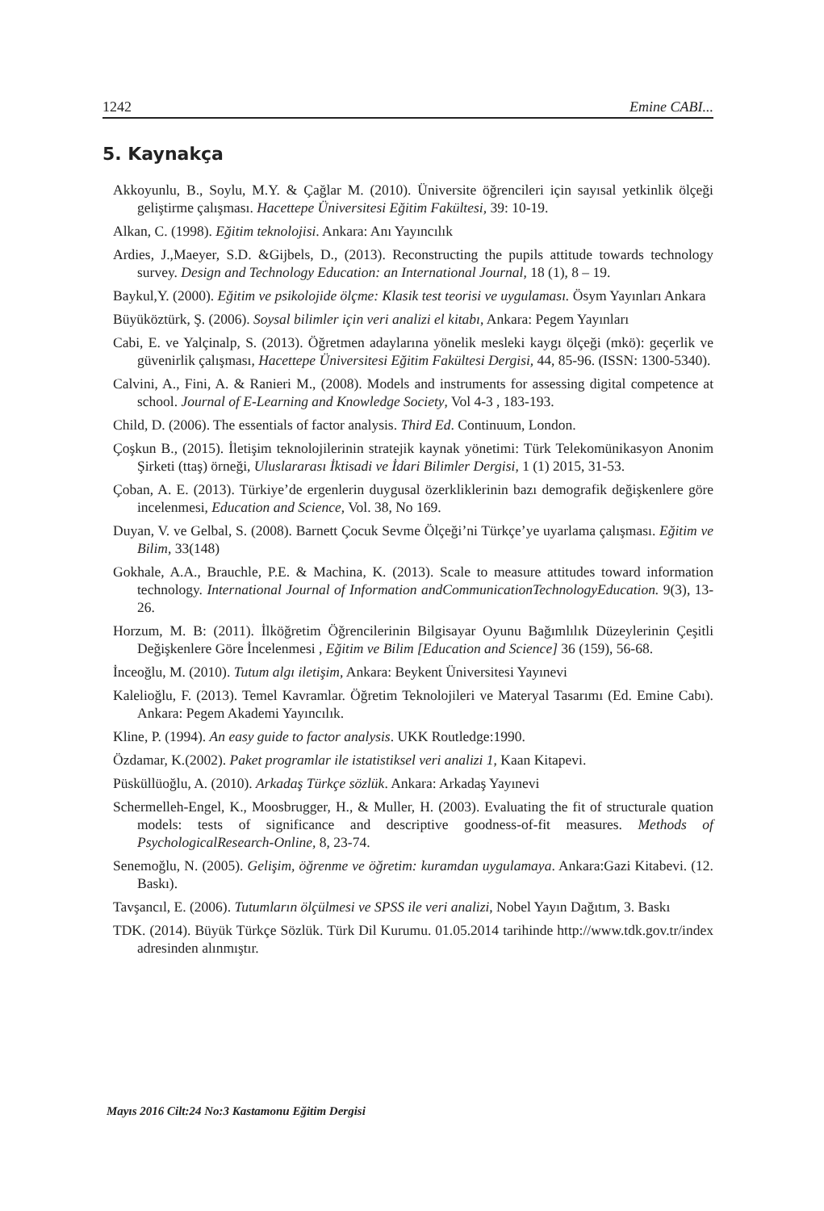1242 Emine CABI...
5. Kaynakça
Akkoyunlu, B., Soylu, M.Y. & Çağlar M. (2010). Üniversite öğrencileri için sayısal yetkinlik ölçeği geliştirme çalışması. Hacettepe Üniversitesi Eğitim Fakültesi, 39: 10-19.
Alkan, C. (1998). Eğitim teknolojisi. Ankara: Anı Yayıncılık
Ardies, J.,Maeyer, S.D. &Gijbels, D., (2013). Reconstructing the pupils attitude towards technology survey. Design and Technology Education: an International Journal, 18 (1), 8 – 19.
Baykul,Y. (2000). Eğitim ve psikolojide ölçme: Klasik test teorisi ve uygulaması. Ösym Yayınları Ankara
Büyüköztürk, Ş. (2006). Soysal bilimler için veri analizi el kitabı, Ankara: Pegem Yayınları
Cabi, E. ve Yalçinalp, S. (2013). Öğretmen adaylarına yönelik mesleki kaygı ölçeği (mkö): geçerlik ve güvenirlik çalışması, Hacettepe Üniversitesi Eğitim Fakültesi Dergisi, 44, 85-96. (ISSN: 1300-5340).
Calvini, A., Fini, A. & Ranieri M., (2008). Models and instruments for assessing digital competence at school. Journal of E-Learning and Knowledge Society, Vol 4-3 , 183-193.
Child, D. (2006). The essentials of factor analysis. Third Ed. Continuum, London.
Çoşkun B., (2015). İletişim teknolojilerinin stratejik kaynak yönetimi: Türk Telekomünikasyon Anonim Şirketi (ttaş) örneği, Uluslararası İktisadi ve İdari Bilimler Dergisi, 1 (1) 2015, 31-53.
Çoban, A. E. (2013). Türkiye’de ergenlerin duygusal özerkliklerinin bazı demografik değişkenlere göre incelenmesi, Education and Science, Vol. 38, No 169.
Duyan, V. ve Gelbal, S. (2008). Barnett Çocuk Sevme Ölçeği’ni Türkçe’ye uyarlama çalışması. Eğitim ve Bilim, 33(148)
Gokhale, A.A., Brauchle, P.E. & Machina, K. (2013). Scale to measure attitudes toward information technology. International Journal of Information andCommunicationTechnologyEducation. 9(3), 13-26.
Horzum, M. B: (2011). İlköğretim Öğrencilerinin Bilgisayar Oyunu Bağımlılık Düzeylerinin Çeşitli Değişkenlere Göre İncelenmesi , Eğitim ve Bilim [Education and Science] 36 (159), 56-68.
İnceoğlu, M. (2010). Tutum algı iletişim, Ankara: Beykent Üniversitesi Yayınevi
Kalelioğlu, F. (2013). Temel Kavramlar. Öğretim Teknolojileri ve Materyal Tasarımı (Ed. Emine Cabı). Ankara: Pegem Akademi Yayıncılık.
Kline, P. (1994). An easy guide to factor analysis. UKK Routledge:1990.
Özdamar, K.(2002). Paket programlar ile istatistiksel veri analizi 1, Kaan Kitapevi.
Püsküllüoğlu, A. (2010). Arkadaş Türkçe sözlük. Ankara: Arkadaş Yayınevi
Schermelleh-Engel, K., Moosbrugger, H., & Muller, H. (2003). Evaluating the fit of structurale quation models: tests of significance and descriptive goodness-of-fit measures. Methods of PsychologicalResearch-Online, 8, 23-74.
Senemoğlu, N. (2005). Gelişim, öğrenme ve öğretim: kuramdan uygulamaya. Ankara:Gazi Kitabevi. (12. Baskı).
Tavşancıl, E. (2006). Tutumların ölçülmesi ve SPSS ile veri analizi, Nobel Yayın Dağıtım, 3. Baskı
TDK. (2014). Büyük Türkçe Sözlük. Türk Dil Kurumu. 01.05.2014 tarihinde http://www.tdk.gov.tr/index adresinden alınmıştır.
Mayıs 2016 Cilt:24 No:3 Kastamonu Eğitim Dergisi